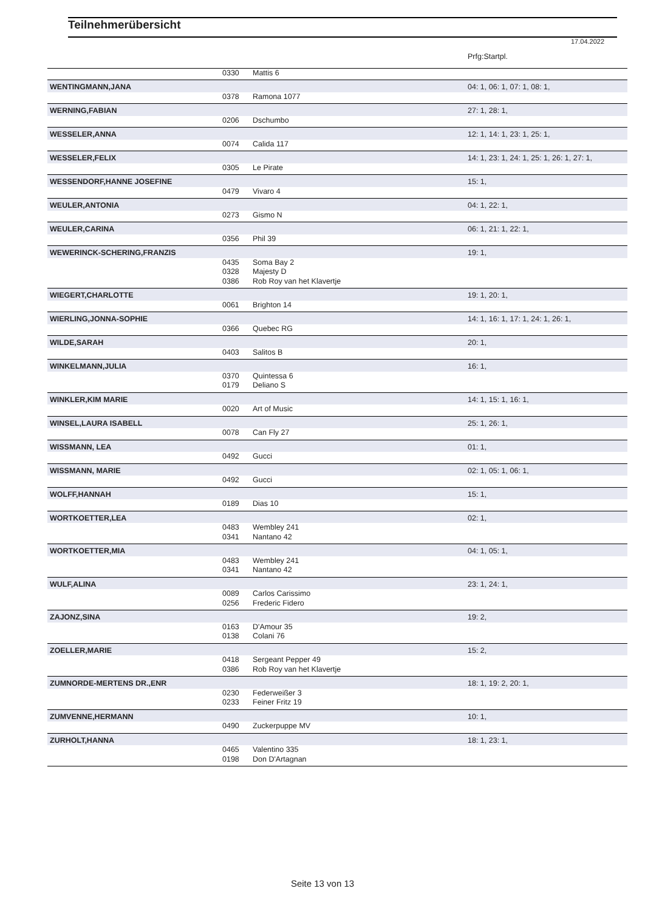Teilnehmerübersicht
17.04.2022
| | | | Prfg:Startpl. |
| | 0330 | Mattis 6 | |
| WENTINGMANN,JANA | | | 04: 1, 06: 1, 07: 1, 08: 1, |
| | 0378 | Ramona 1077 | |
| WERNING,FABIAN | | | 27: 1, 28: 1, |
| | 0206 | Dschumbo | |
| WESSELER,ANNA | | | 12: 1, 14: 1, 23: 1, 25: 1, |
| | 0074 | Calida 117 | |
| WESSELER,FELIX | | | 14: 1, 23: 1, 24: 1, 25: 1, 26: 1, 27: 1, |
| | 0305 | Le Pirate | |
| WESSENDORF,HANNE JOSEFINE | | | 15: 1, |
| | 0479 | Vivaro 4 | |
| WEULER,ANTONIA | | | 04: 1, 22: 1, |
| | 0273 | Gismo N | |
| WEULER,CARINA | | | 06: 1, 21: 1, 22: 1, |
| | 0356 | Phil 39 | |
| WEWERINCK-SCHERING,FRANZIS | | | 19: 1, |
| | 0435 | Soma Bay 2 | |
| | 0328 | Majesty D | |
| | 0386 | Rob Roy van het Klavertje | |
| WIEGERT,CHARLOTTE | | | 19: 1, 20: 1, |
| | 0061 | Brighton 14 | |
| WIERLING,JONNA-SOPHIE | | | 14: 1, 16: 1, 17: 1, 24: 1, 26: 1, |
| | 0366 | Quebec RG | |
| WILDE,SARAH | | | 20: 1, |
| | 0403 | Salitos B | |
| WINKELMANN,JULIA | | | 16: 1, |
| | 0370 | Quintessa 6 | |
| | 0179 | Deliano S | |
| WINKLER,KIM MARIE | | | 14: 1, 15: 1, 16: 1, |
| | 0020 | Art of Music | |
| WINSEL,LAURA ISABELL | | | 25: 1, 26: 1, |
| | 0078 | Can Fly 27 | |
| WISSMANN, LEA | | | 01: 1, |
| | 0492 | Gucci | |
| WISSMANN, MARIE | | | 02: 1, 05: 1, 06: 1, |
| | 0492 | Gucci | |
| WOLFF,HANNAH | | | 15: 1, |
| | 0189 | Dias 10 | |
| WORTKOETTER,LEA | | | 02: 1, |
| | 0483 | Wembley 241 | |
| | 0341 | Nantano 42 | |
| WORTKOETTER,MIA | | | 04: 1, 05: 1, |
| | 0483 | Wembley 241 | |
| | 0341 | Nantano 42 | |
| WULF,ALINA | | | 23: 1, 24: 1, |
| | 0089 | Carlos Carissimo | |
| | 0256 | Frederic Fidero | |
| ZAJONZ,SINA | | | 19: 2, |
| | 0163 | D'Amour 35 | |
| | 0138 | Colani 76 | |
| ZOELLER,MARIE | | | 15: 2, |
| | 0418 | Sergeant Pepper 49 | |
| | 0386 | Rob Roy van het Klavertje | |
| ZUMNORDE-MERTENS DR.,ENR | | | 18: 1, 19: 2, 20: 1, |
| | 0230 | Federweißer 3 | |
| | 0233 | Feiner Fritz 19 | |
| ZUMVENNE,HERMANN | | | 10: 1, |
| | 0490 | Zuckerpuppe MV | |
| ZURHOLT,HANNA | | | 18: 1, 23: 1, |
| | 0465 | Valentino 335 | |
| | 0198 | Don D'Artagnan | |
Seite 13 von 13